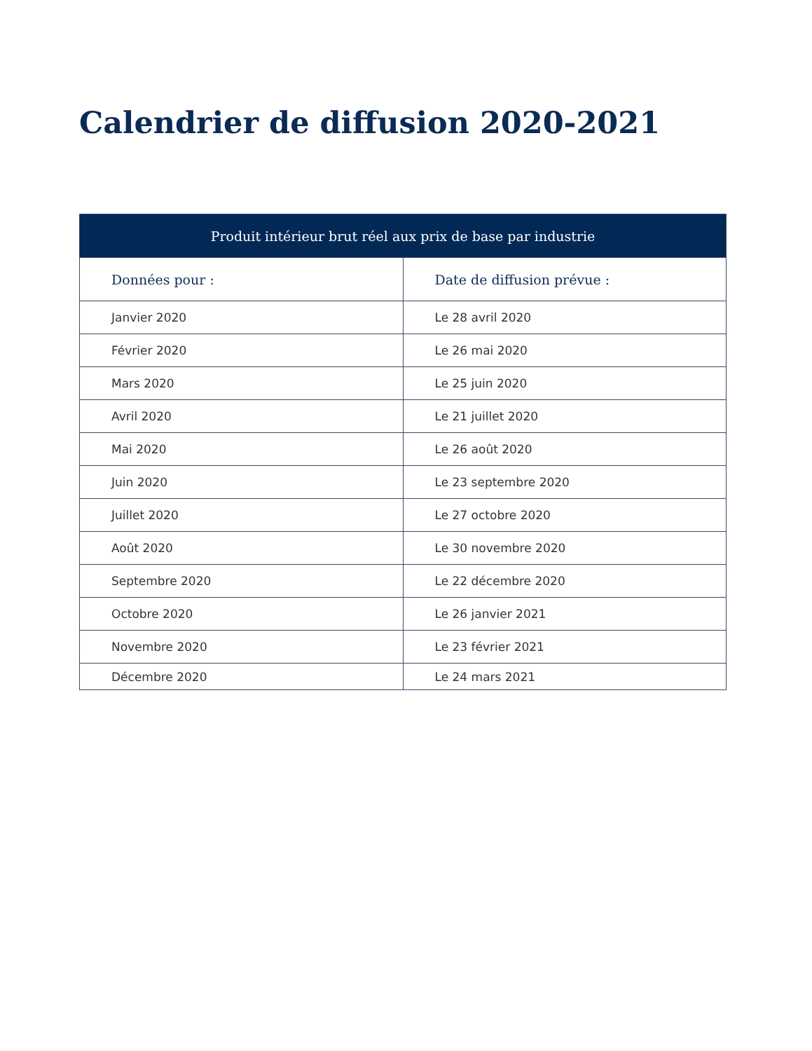Calendrier de diffusion 2020-2021
| Produit intérieur brut réel aux prix de base par industrie | |
| --- | --- |
| Données pour : | Date de diffusion prévue : |
| Janvier 2020 | Le 28 avril 2020 |
| Février 2020 | Le 26 mai 2020 |
| Mars 2020 | Le 25 juin 2020 |
| Avril 2020 | Le 21 juillet 2020 |
| Mai 2020 | Le 26 août 2020 |
| Juin 2020 | Le 23 septembre 2020 |
| Juillet 2020 | Le 27 octobre 2020 |
| Août 2020 | Le 30 novembre 2020 |
| Septembre 2020 | Le 22 décembre 2020 |
| Octobre 2020 | Le 26 janvier 2021 |
| Novembre 2020 | Le 23 février 2021 |
| Décembre 2020 | Le 24 mars 2021 |